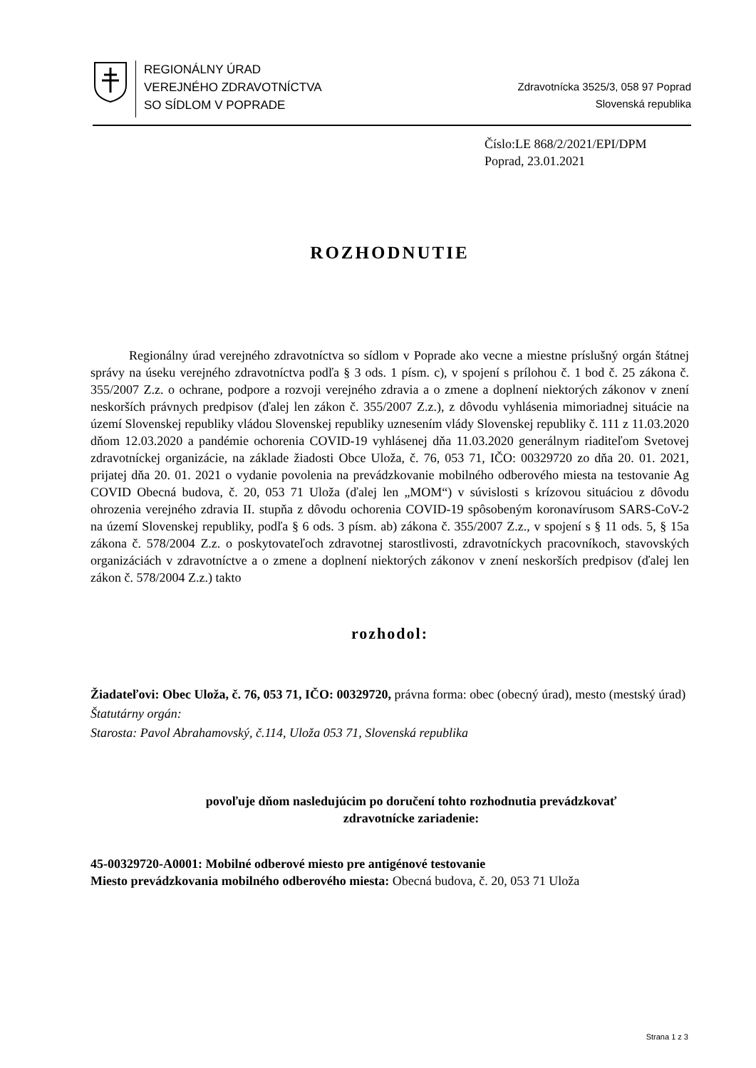REGIONÁLNY ÚRAD
VEREJNÉHO ZDRAVOTNÍCTVA
SO SÍDLOM V POPRADE
Zdravotnícka 3525/3, 058 97 Poprad
Slovenská republika
Číslo:LE 868/2/2021/EPI/DPM
Poprad, 23.01.2021
ROZHODNUTIE
   Regionálny úrad verejného zdravotníctva so sídlom v Poprade ako vecne a miestne príslušný orgán štátnej správy na úseku verejného zdravotníctva podľa § 3 ods. 1 písm. c), v spojení s prílohou č. 1 bod č. 25 zákona č. 355/2007 Z.z. o ochrane, podpore a rozvoji verejného zdravia a o zmene a doplnení niektorých zákonov v znení neskorších právnych predpisov (ďalej len zákon č. 355/2007 Z.z.), z dôvodu vyhlásenia mimoriadnej situácie na území Slovenskej republiky vládou Slovenskej republiky uznesením vlády Slovenskej republiky č. 111 z 11.03.2020 dňom 12.03.2020 a pandémie ochorenia COVID-19 vyhlásenej dňa 11.03.2020 generálnym riaditeľom Svetovej zdravotníckej organizácie, na základe žiadosti Obce Uloža, č. 76, 053 71, IČO: 00329720 zo dňa 20. 01. 2021, prijatej dňa 20. 01. 2021 o vydanie povolenia na prevádzkovanie mobilného odberového miesta na testovanie Ag COVID Obecná budova, č. 20, 053 71 Uloža (ďalej len „MOM“) v súvislosti s krízovou situáciou z dôvodu ohrozenia verejného zdravia II. stupňa z dôvodu ochorenia COVID-19 spôsobeným koronavírusom SARS-CoV-2 na území Slovenskej republiky, podľa § 6 ods. 3 písm. ab) zákona č. 355/2007 Z.z., v spojení s § 11 ods. 5, § 15a zákona č. 578/2004 Z.z. o poskytovateľoch zdravotnej starostlivosti, zdravotníckych pracovníkoch, stavovských organizáciách v zdravotníctve a o zmene a doplnení niektorých zákonov v znení neskorších predpisov (ďalej len zákon č. 578/2004 Z.z.) takto
rozhodol:
Žiadateľovi: Obec Uloža, č. 76, 053 71, IČO: 00329720, právna forma: obec (obecný úrad), mesto (mestský úrad)
Štatutárny orgán:
Starosta: Pavol Abrahamovský, č.114, Uloža 053 71, Slovenská republika
povoľuje dňom nasledujúcim po doručení tohto rozhodnutia prevádzkovať
zdravotnícke zariadenie:
45-00329720-A0001: Mobilné odberové miesto pre antigénové testovanie
Miesto prevádzkovania mobilného odberového miesta: Obecná budova, č. 20, 053 71 Uloža
Strana 1 z 3